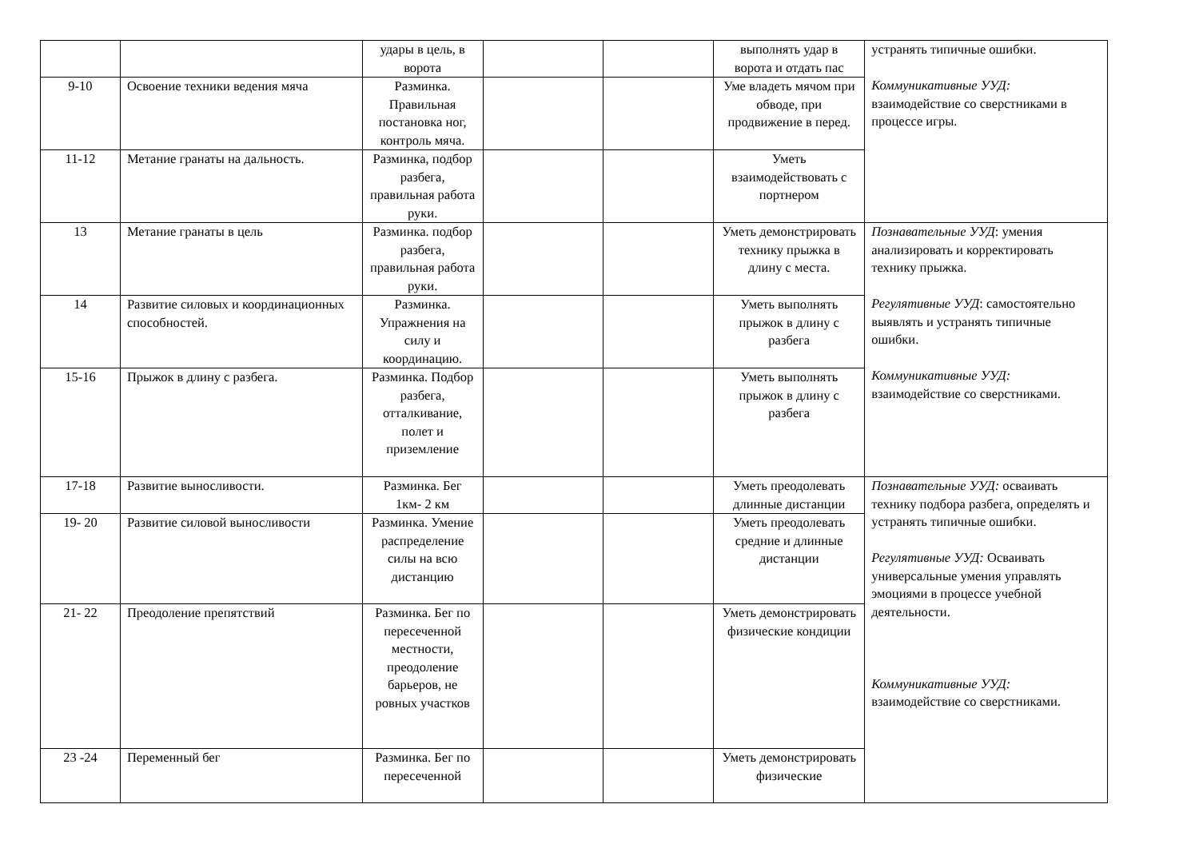| | | удары в цель, в ворота | | | выполнять удар в ворота и отдать пас | устранять типичные ошибки. Коммуникативные УУД: взаимодействие со сверстниками в процессе игры. |
| 9-10 | Освоение техники ведения мяча | Разминка. Правильная постановка ног, контроль мяча. | | | Уме владеть мячом при обводе, при продвижение в перед. | |
| 11-12 | Метание гранаты на дальность. | Разминка, подбор разбега, правильная работа руки. | | | Уметь взаимодействовать с портнером | |
| 13 | Метание гранаты в цель | Разминка. подбор разбега, правильная работа руки. | | | Уметь демонстрировать технику прыжка в длину с места. | Познавательные УУД : умения анализировать и корректировать технику прыжка. Регулятивные УУД : самостоятельно выявлять и устранять типичные ошибки. Коммуникативные УУД: взаимодействие со сверстниками. |
| 14 | Развитие силовых и координационных способностей. | Разминка. Упражнения на силу и координацию. | | | Уметь выполнять прыжок в длину с разбега | |
| 15-16 | Прыжок в длину с разбега. | Разминка. Подбор разбега, отталкивание, полет и приземление | | | Уметь выполнять прыжок в длину с разбега | |
| 17-18 | Развитие выносливости. | Разминка. Бег 1км- 2 км | | | Уметь преодолевать длинные дистанции | Познавательные УУД: осваивать технику подбора разбега, определять и устранять типичные ошибки. Регулятивные УУД: Осваивать универсальные умения управлять эмоциями в процессе учебной деятельности. Коммуникативные УУД: взаимодействие со сверстниками. |
| 19- 20 | Развитие силовой выносливости | Разминка. Умение распределение силы на всю дистанцию | | | Уметь преодолевать средние и длинные дистанции | |
| 21- 22 | Преодоление препятствий | Разминка. Бег по пересеченной местности, преодоление барьеров, не ровных участков | | | Уметь демонстрировать физические кондиции | |
| 23 -24 | Переменный бег | Разминка. Бег по пересеченной | | | Уметь демонстрировать физические | |